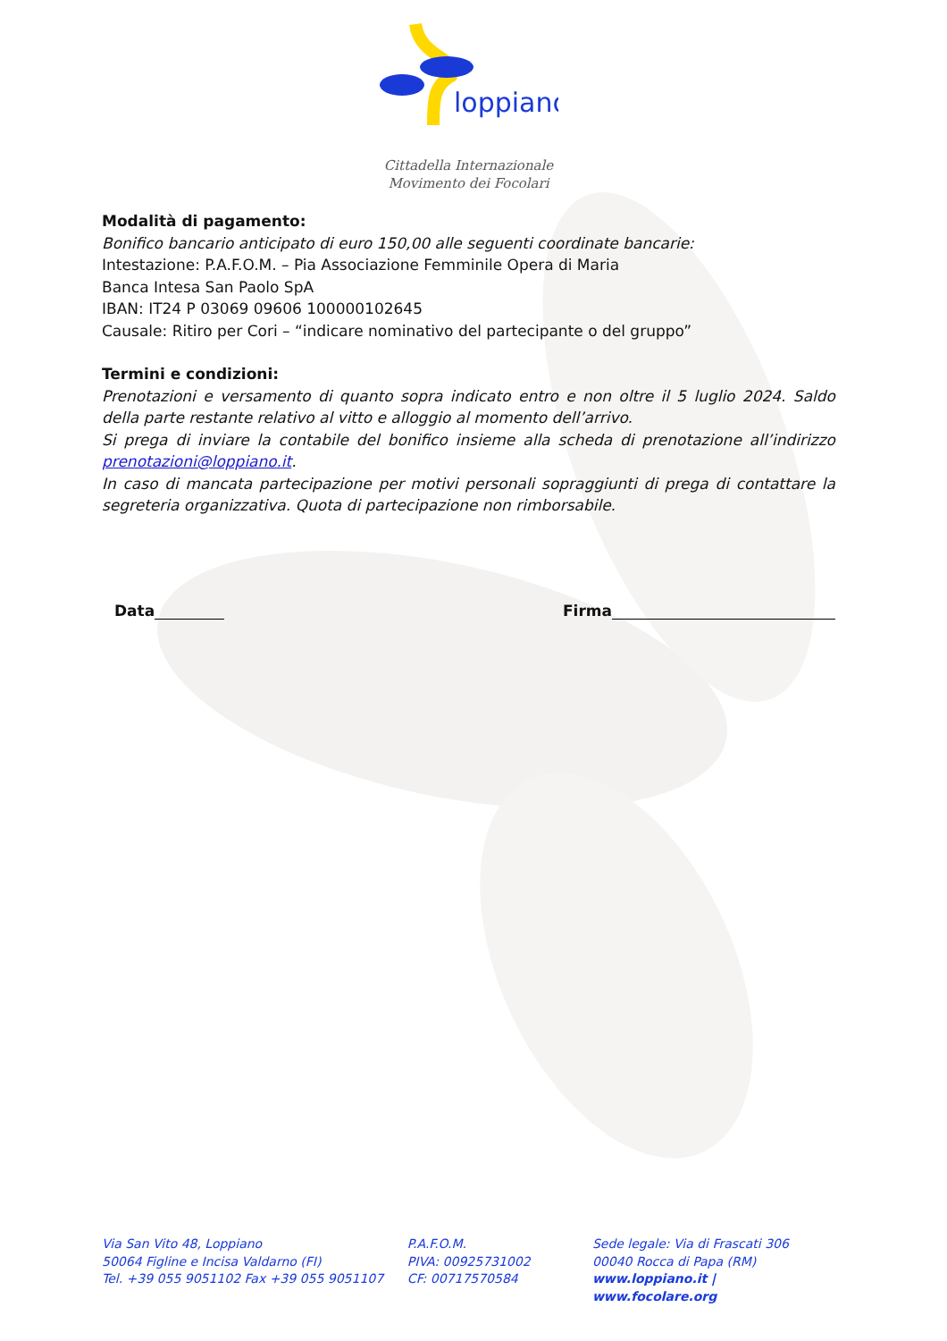loppiano
Cittadella Internazionale
Movimento dei Focolari
Modalità di pagamento:
Bonifico bancario anticipato di euro 150,00 alle seguenti coordinate bancarie:
Intestazione: P.A.F.O.M. – Pia Associazione Femminile Opera di Maria
Banca Intesa San Paolo SpA
IBAN: IT24 P 03069 09606 100000102645
Causale: Ritiro per Cori – “indicare nominativo del partecipante o del gruppo”
Termini e condizioni:
Prenotazioni e versamento di quanto sopra indicato entro e non oltre il 5 luglio 2024. Saldo della parte restante relativo al vitto e alloggio al momento dell’arrivo.
Si prega di inviare la contabile del bonifico insieme alla scheda di prenotazione all’indirizzo prenotazioni@loppiano.it.
In caso di mancata partecipazione per motivi personali sopraggiunti di prega di contattare la segreteria organizzativa. Quota di partecipazione non rimborsabile.
Data Firma
Via San Vito 48, Loppiano
50064 Figline e Incisa Valdarno (FI)
Tel. +39 055 9051102 Fax +39 055 9051107
P.A.F.O.M.
PIVA: 00925731002
CF: 00717570584
Sede legale: Via di Frascati 306
00040 Rocca di Papa (RM)
www.loppiano.it | www.focolare.org